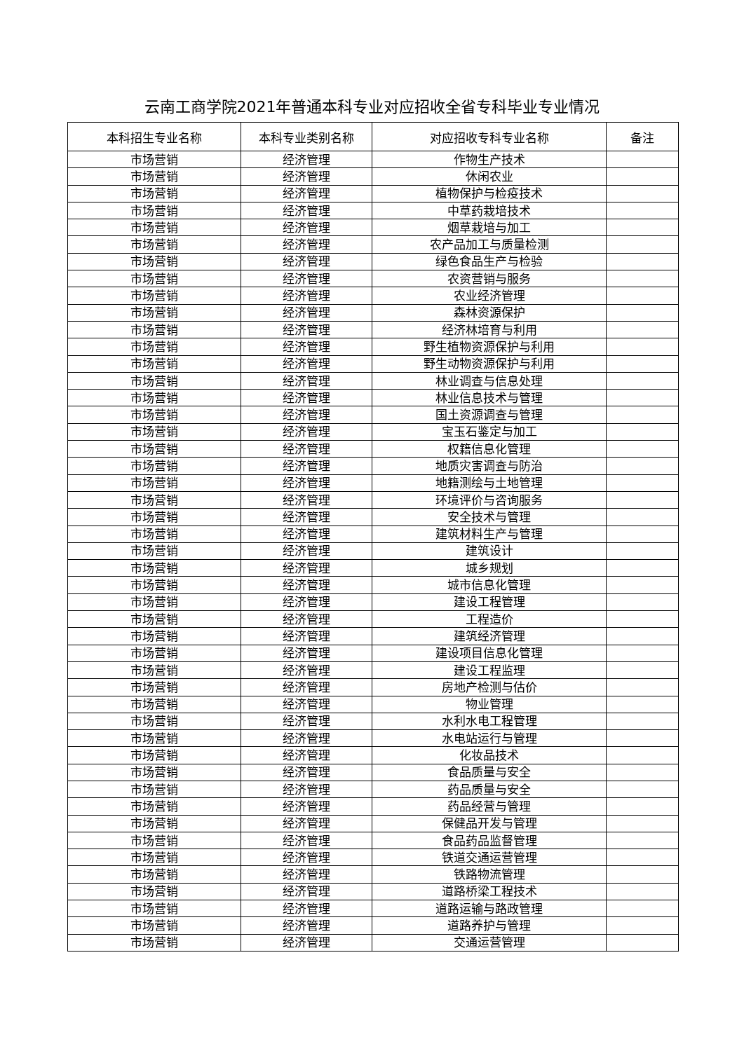云南工商学院2021年普通本科专业对应招收全省专科毕业专业情况
| 本科招生专业名称 | 本科专业类别名称 | 对应招收专科专业名称 | 备注 |
| --- | --- | --- | --- |
| 市场营销 | 经济管理 | 作物生产技术 | |
| 市场营销 | 经济管理 | 休闲农业 | |
| 市场营销 | 经济管理 | 植物保护与检疫技术 | |
| 市场营销 | 经济管理 | 中草药栽培技术 | |
| 市场营销 | 经济管理 | 烟草栽培与加工 | |
| 市场营销 | 经济管理 | 农产品加工与质量检测 | |
| 市场营销 | 经济管理 | 绿色食品生产与检验 | |
| 市场营销 | 经济管理 | 农资营销与服务 | |
| 市场营销 | 经济管理 | 农业经济管理 | |
| 市场营销 | 经济管理 | 森林资源保护 | |
| 市场营销 | 经济管理 | 经济林培育与利用 | |
| 市场营销 | 经济管理 | 野生植物资源保护与利用 | |
| 市场营销 | 经济管理 | 野生动物资源保护与利用 | |
| 市场营销 | 经济管理 | 林业调查与信息处理 | |
| 市场营销 | 经济管理 | 林业信息技术与管理 | |
| 市场营销 | 经济管理 | 国土资源调查与管理 | |
| 市场营销 | 经济管理 | 宝玉石鉴定与加工 | |
| 市场营销 | 经济管理 | 权籍信息化管理 | |
| 市场营销 | 经济管理 | 地质灾害调查与防治 | |
| 市场营销 | 经济管理 | 地籍测绘与土地管理 | |
| 市场营销 | 经济管理 | 环境评价与咨询服务 | |
| 市场营销 | 经济管理 | 安全技术与管理 | |
| 市场营销 | 经济管理 | 建筑材料生产与管理 | |
| 市场营销 | 经济管理 | 建筑设计 | |
| 市场营销 | 经济管理 | 城乡规划 | |
| 市场营销 | 经济管理 | 城市信息化管理 | |
| 市场营销 | 经济管理 | 建设工程管理 | |
| 市场营销 | 经济管理 | 工程造价 | |
| 市场营销 | 经济管理 | 建筑经济管理 | |
| 市场营销 | 经济管理 | 建设项目信息化管理 | |
| 市场营销 | 经济管理 | 建设工程监理 | |
| 市场营销 | 经济管理 | 房地产检测与估价 | |
| 市场营销 | 经济管理 | 物业管理 | |
| 市场营销 | 经济管理 | 水利水电工程管理 | |
| 市场营销 | 经济管理 | 水电站运行与管理 | |
| 市场营销 | 经济管理 | 化妆品技术 | |
| 市场营销 | 经济管理 | 食品质量与安全 | |
| 市场营销 | 经济管理 | 药品质量与安全 | |
| 市场营销 | 经济管理 | 药品经营与管理 | |
| 市场营销 | 经济管理 | 保健品开发与管理 | |
| 市场营销 | 经济管理 | 食品药品监督管理 | |
| 市场营销 | 经济管理 | 铁道交通运营管理 | |
| 市场营销 | 经济管理 | 铁路物流管理 | |
| 市场营销 | 经济管理 | 道路桥梁工程技术 | |
| 市场营销 | 经济管理 | 道路运输与路政管理 | |
| 市场营销 | 经济管理 | 道路养护与管理 | |
| 市场营销 | 经济管理 | 交通运营管理 | |